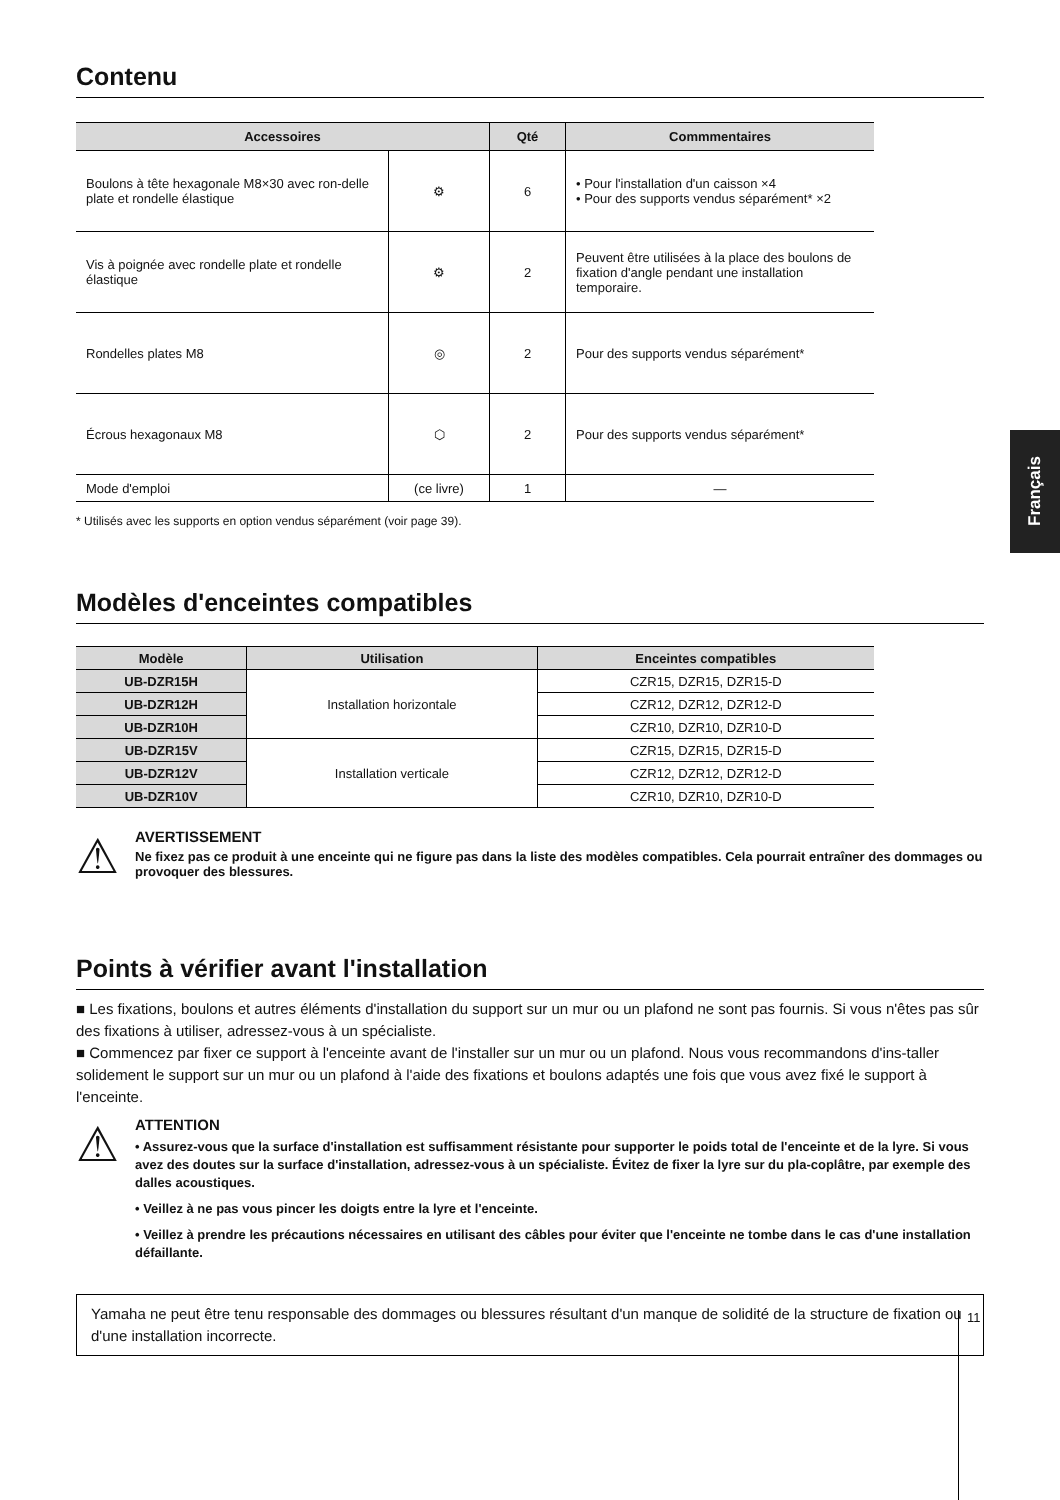Français
Contenu
| Accessoires | | Qté | Commmentaires |
| --- | --- | --- | --- |
| Boulons à tête hexagonale M8×30 avec ron-delle plate et rondelle élastique | ⚙ | 6 | • Pour l'installation d'un caisson ×4 • Pour des supports vendus séparément* ×2 |
| Vis à poignée avec rondelle plate et rondelle élastique | ⚙ | 2 | Peuvent être utilisées à la place des boulons de fixation d'angle pendant une installation temporaire. |
| Rondelles plates M8 | ◎ | 2 | Pour des supports vendus séparément* |
| Écrous hexagonaux M8 | ⬡ | 2 | Pour des supports vendus séparément* |
| Mode d'emploi | (ce livre) | 1 | — |
* Utilisés avec les supports en option vendus séparément (voir page 39).
Modèles d'enceintes compatibles
| Modèle | Utilisation | Enceintes compatibles |
| --- | --- | --- |
| UB-DZR15H | Installation horizontale | CZR15, DZR15, DZR15-D |
| UB-DZR12H | | CZR12, DZR12, DZR12-D |
| UB-DZR10H | | CZR10, DZR10, DZR10-D |
| UB-DZR15V | Installation verticale | CZR15, DZR15, DZR15-D |
| UB-DZR12V | | CZR12, DZR12, DZR12-D |
| UB-DZR10V | | CZR10, DZR10, DZR10-D |
⚠
AVERTISSEMENT
Ne fixez pas ce produit à une enceinte qui ne figure pas dans la liste des modèles compatibles. Cela pourrait entraîner des dommages ou provoquer des blessures.
Points à vérifier avant l'installation
■ Les fixations, boulons et autres éléments d'installation du support sur un mur ou un plafond ne sont pas fournis. Si vous n'êtes pas sûr des fixations à utiliser, adressez-vous à un spécialiste.
■ Commencez par fixer ce support à l'enceinte avant de l'installer sur un mur ou un plafond. Nous vous recommandons d'ins-taller solidement le support sur un mur ou un plafond à l'aide des fixations et boulons adaptés une fois que vous avez fixé le support à l'enceinte.
⚠
ATTENTION
• Assurez-vous que la surface d'installation est suffisamment résistante pour supporter le poids total de l'enceinte et de la lyre. Si vous avez des doutes sur la surface d'installation, adressez-vous à un spécialiste. Évitez de fixer la lyre sur du pla-coplâtre, par exemple des dalles acoustiques.
• Veillez à ne pas vous pincer les doigts entre la lyre et l'enceinte.
• Veillez à prendre les précautions nécessaires en utilisant des câbles pour éviter que l'enceinte ne tombe dans le cas d'une installation défaillante.
Yamaha ne peut être tenu responsable des dommages ou blessures résultant d'un manque de solidité de la structure de fixation ou d'une installation incorrecte.
11